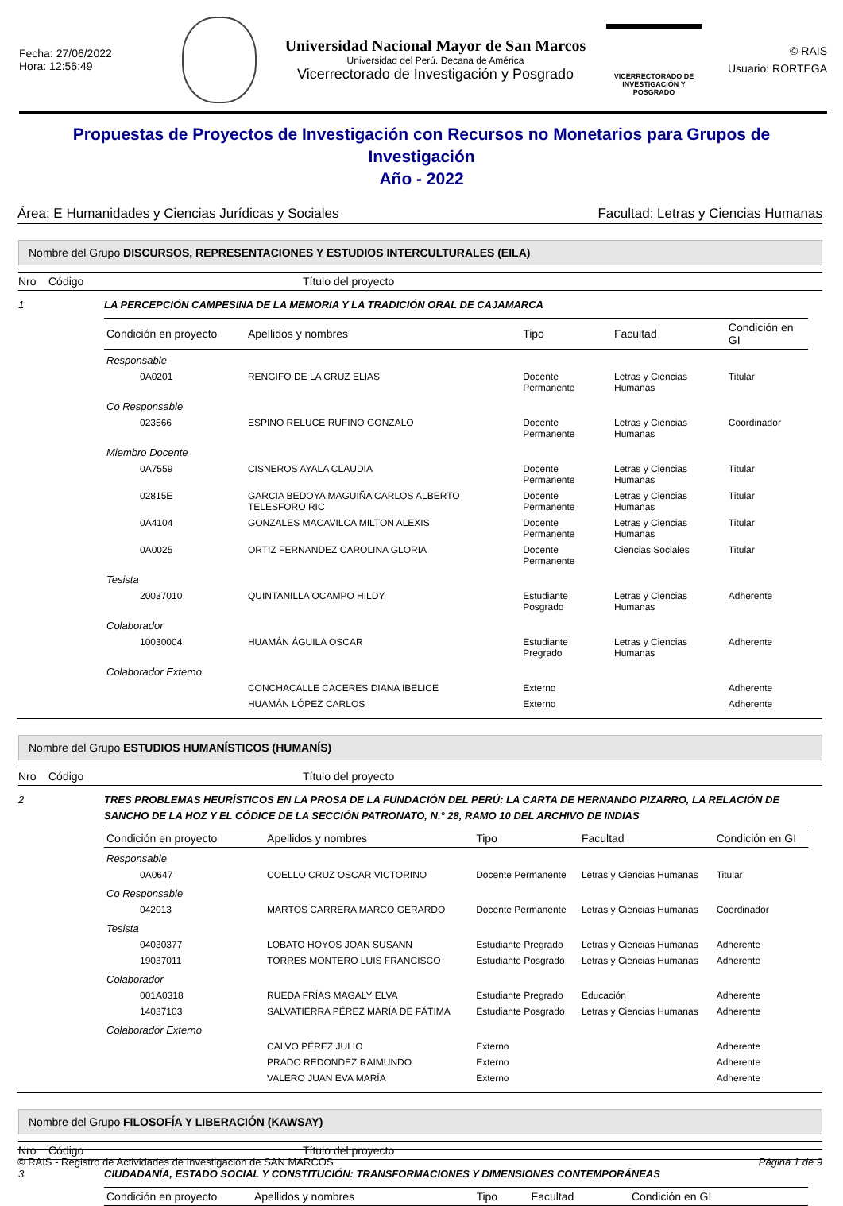Fecha: 27/06/2022
Hora: 12:56:49
Universidad Nacional Mayor de San Marcos
Universidad del Perú. Decana de América
Vicerrectorado de Investigación y Posgrado
VICERRECTORADO DE
INVESTIGACIÓN Y POSGRADO
© RAIS
Usuario: RORTEGA
Propuestas de Proyectos de Investigación con Recursos no Monetarios para Grupos de Investigación
Año - 2022
Área: E Humanidades y Ciencias Jurídicas y Sociales Facultad: Letras y Ciencias Humanas
Nombre del Grupo DISCURSOS, REPRESENTACIONES Y ESTUDIOS INTERCULTURALES (EILA)
Nro Código Título del proyecto
1 LA PERCEPCIÓN CAMPESINA DE LA MEMORIA Y LA TRADICIÓN ORAL DE CAJAMARCA
| Condición en proyecto | | Apellidos y nombres | Tipo | Facultad | Condición en GI |
| --- | --- | --- | --- | --- | --- |
| Responsable | | | | | |
| | 0A0201 | RENGIFO DE LA CRUZ ELIAS | Docente Permanente | Letras y Ciencias Humanas | Titular |
| Co Responsable | | | | | |
| | 023566 | ESPINO RELUCE RUFINO GONZALO | Docente Permanente | Letras y Ciencias Humanas | Coordinador |
| Miembro Docente | | | | | |
| | 0A7559 | CISNEROS AYALA CLAUDIA | Docente Permanente | Letras y Ciencias Humanas | Titular |
| | 02815E | GARCIA BEDOYA MAGUIÑA CARLOS ALBERTO TELESFORO RIC | Docente Permanente | Letras y Ciencias Humanas | Titular |
| | 0A4104 | GONZALES MACAVILCA MILTON ALEXIS | Docente Permanente | Letras y Ciencias Humanas | Titular |
| | 0A0025 | ORTIZ FERNANDEZ CAROLINA GLORIA | Docente Permanente | Ciencias Sociales | Titular |
| Tesista | | | | | |
| | 20037010 | QUINTANILLA OCAMPO HILDY | Estudiante Posgrado | Letras y Ciencias Humanas | Adherente |
| Colaborador | | | | | |
| | 10030004 | HUAMÁN ÁGUILA OSCAR | Estudiante Pregrado | Letras y Ciencias Humanas | Adherente |
| Colaborador Externo | | | | | |
| | | CONCHACALLE CACERES DIANA IBELICE | Externo | | Adherente |
| | | HUAMÁN LÓPEZ CARLOS | Externo | | Adherente |
Nombre del Grupo ESTUDIOS HUMANÍSTICOS (HUMANÍS)
Nro Código Título del proyecto
2 TRES PROBLEMAS HEURÍSTICOS EN LA PROSA DE LA FUNDACIÓN DEL PERÚ: LA CARTA DE HERNANDO PIZARRO, LA RELACIÓN DE SANCHO DE LA HOZ Y EL CÓDICE DE LA SECCIÓN PATRONATO, N.° 28, RAMO 10 DEL ARCHIVO DE INDIAS
| Condición en proyecto | | Apellidos y nombres | Tipo | Facultad | Condición en GI |
| --- | --- | --- | --- | --- | --- |
| Responsable | | | | | |
| | 0A0647 | COELLO CRUZ OSCAR VICTORINO | Docente Permanente | Letras y Ciencias Humanas | Titular |
| Co Responsable | | | | | |
| | 042013 | MARTOS CARRERA MARCO GERARDO | Docente Permanente | Letras y Ciencias Humanas | Coordinador |
| Tesista | | | | | |
| | 04030377 | LOBATO HOYOS JOAN SUSANN | Estudiante Pregrado | Letras y Ciencias Humanas | Adherente |
| | 19037011 | TORRES MONTERO LUIS FRANCISCO | Estudiante Posgrado | Letras y Ciencias Humanas | Adherente |
| Colaborador | | | | | |
| | 001A0318 | RUEDA FRÍAS MAGALY ELVA | Estudiante Pregrado | Educación | Adherente |
| | 14037103 | SALVATIERRA PÉREZ MARÍA DE FÁTIMA | Estudiante Posgrado | Letras y Ciencias Humanas | Adherente |
| Colaborador Externo | | | | | |
| | | CALVO PÉREZ JULIO | Externo | | Adherente |
| | | PRADO REDONDEZ RAIMUNDO | Externo | | Adherente |
| | | VALERO JUAN EVA MARÍA | Externo | | Adherente |
Nombre del Grupo FILOSOFÍA Y LIBERACIÓN (KAWSAY)
Nro Código Título del proyecto
3 CIUDADANÍA, ESTADO SOCIAL Y CONSTITUCIÓN: TRANSFORMACIONES Y DIMENSIONES CONTEMPORÁNEAS
| Condición en proyecto | Apellidos y nombres | Tipo | Facultad | Condición en GI |
| --- | --- | --- | --- | --- |
© RAIS - Registro de Actividades de Investigación de SAN MARCOS Página 1 de 9